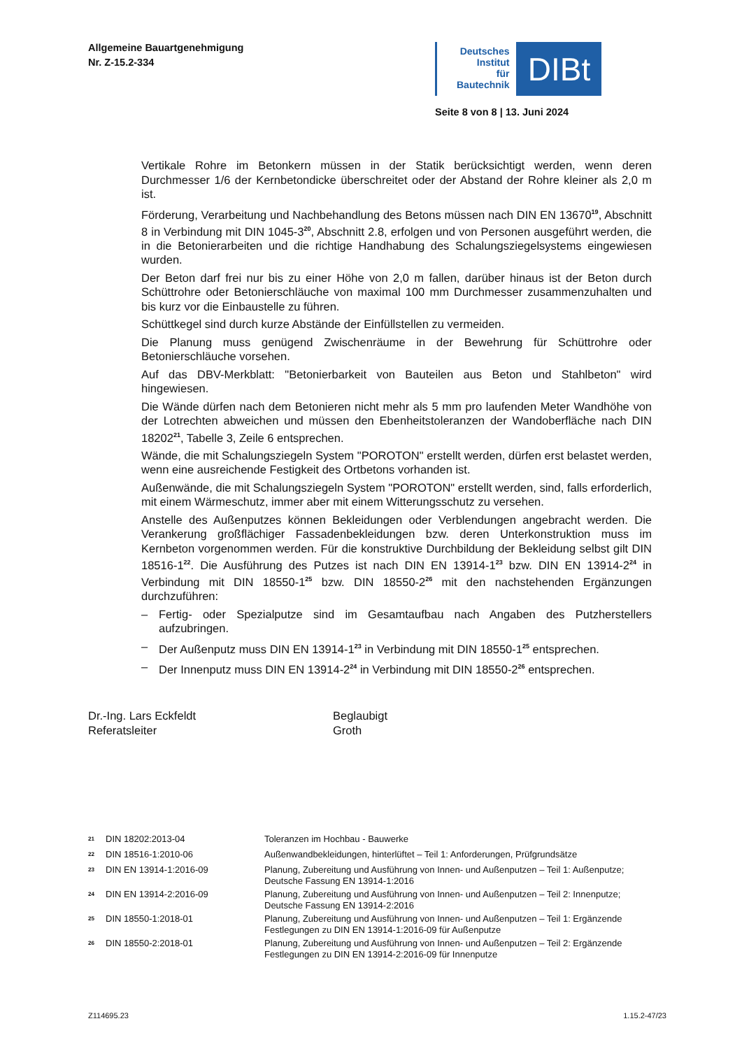Allgemeine Bauartgenehmigung
Nr. Z-15.2-334
Deutsches
Institut
für
Bautechnik
DIBt
Seite 8 von 8 | 13. Juni 2024
Vertikale Rohre im Betonkern müssen in der Statik berücksichtigt werden, wenn deren Durchmesser 1/6 der Kernbetondicke überschreitet oder der Abstand der Rohre kleiner als 2,0 m ist.
Förderung, Verarbeitung und Nachbehandlung des Betons müssen nach DIN EN 13670<sup>19</sup>, Abschnitt 8 in Verbindung mit DIN 1045-3<sup>20</sup>, Abschnitt 2.8, erfolgen und von Personen ausgeführt werden, die in die Betonierarbeiten und die richtige Handhabung des Schalungsziegelsystems eingewiesen wurden.
Der Beton darf frei nur bis zu einer Höhe von 2,0 m fallen, darüber hinaus ist der Beton durch Schüttrohre oder Betonierschläuche von maximal 100 mm Durchmesser zusammenzuhalten und bis kurz vor die Einbaustelle zu führen.
Schüttkegel sind durch kurze Abstände der Einfüllstellen zu vermeiden.
Die Planung muss genügend Zwischenräume in der Bewehrung für Schüttrohre oder Betonierschläuche vorsehen.
Auf das DBV-Merkblatt: "Betonierbarkeit von Bauteilen aus Beton und Stahlbeton" wird hingewiesen.
Die Wände dürfen nach dem Betonieren nicht mehr als 5 mm pro laufenden Meter Wandhöhe von der Lotrechten abweichen und müssen den Ebenheitstoleranzen der Wandoberfläche nach DIN 18202<sup>21</sup>, Tabelle 3, Zeile 6 entsprechen.
Wände, die mit Schalungsziegeln System "POROTON" erstellt werden, dürfen erst belastet werden, wenn eine ausreichende Festigkeit des Ortbetons vorhanden ist.
Außenwände, die mit Schalungsziegeln System "POROTON" erstellt werden, sind, falls erforderlich, mit einem Wärmeschutz, immer aber mit einem Witterungsschutz zu versehen.
Anstelle des Außenputzes können Bekleidungen oder Verblendungen angebracht werden. Die Verankerung großflächiger Fassadenbekleidungen bzw. deren Unterkonstruktion muss im Kernbeton vorgenommen werden. Für die konstruktive Durchbildung der Bekleidung selbst gilt DIN 18516-1<sup>22</sup>. Die Ausführung des Putzes ist nach DIN EN 13914-1<sup>23</sup> bzw. DIN EN 13914-2<sup>24</sup> in Verbindung mit DIN 18550-1<sup>25</sup> bzw. DIN 18550-2<sup>26</sup> mit den nachstehenden Ergänzungen durchzuführen:
– Fertig- oder Spezialputze sind im Gesamtaufbau nach Angaben des Putzherstellers aufzubringen.
– Der Außenputz muss DIN EN 13914-1<sup>23</sup> in Verbindung mit DIN 18550-1<sup>25</sup> entsprechen.
– Der Innenputz muss DIN EN 13914-2<sup>24</sup> in Verbindung mit DIN 18550-2<sup>26</sup> entsprechen.
Dr.-Ing. Lars Eckfeldt
Referatsleiter
Beglaubigt
Groth
| <sup>21</sup> | DIN 18202:2013-04 | Toleranzen im Hochbau - Bauwerke |
| <sup>22</sup> | DIN 18516-1:2010-06 | Außenwandbekleidungen, hinterlüftet – Teil 1: Anforderungen, Prüfgrundsätze |
| <sup>23</sup> | DIN EN 13914-1:2016-09 | Planung, Zubereitung und Ausführung von Innen- und Außenputzen – Teil 1: Außenputze; Deutsche Fassung EN 13914-1:2016 |
| <sup>24</sup> | DIN EN 13914-2:2016-09 | Planung, Zubereitung und Ausführung von Innen- und Außenputzen – Teil 2: Innenputze; Deutsche Fassung EN 13914-2:2016 |
| <sup>25</sup> | DIN 18550-1:2018-01 | Planung, Zubereitung und Ausführung von Innen- und Außenputzen – Teil 1: Ergänzende Festlegungen zu DIN EN 13914-1:2016-09 für Außenputze |
| <sup>26</sup> | DIN 18550-2:2018-01 | Planung, Zubereitung und Ausführung von Innen- und Außenputzen – Teil 2: Ergänzende Festlegungen zu DIN EN 13914-2:2016-09 für Innenputze |
Z114695.23 1.15.2-47/23